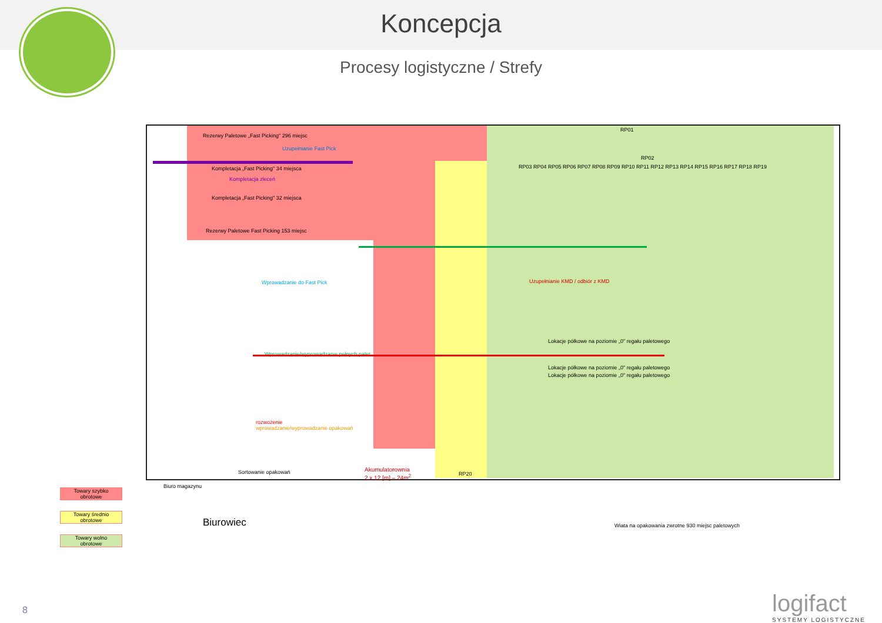Koncepcja
Procesy logistyczne / Strefy
Rezerwy Paletowe „Fast Picking" 296 miejsc
Uzupełnianie Fast Pick
Kompletacja „Fast Picking" 34 miejsca
Kompletacja zleceń
Kompletacja „Fast Picking" 32 miejsca
Rezerwy Paletowe Fast Picking 153 miejsc
Wprowadzanie do Fast Pick
Uzupełnianie KMD / odbiór z KMD
Lokacje półkowe na poziomie „0" regału paletowego
Wprowadzanie/wyprowadzanie pełnych palet
Lokacje półkowe na poziomie „0" regału paletowego
Lokacje półkowe na poziomie „0" regału paletowego
rozwożenie
wprowadzanie/wyprowadzanie opakowań
Sortowanie opakowań
Akumulatorownia
2 x 12 [m] – 24m<sup>2</sup>
RP01
RP03 RP04 RP05 RP06 RP07 RP08 RP09 RP10 RP11 RP12 RP13 RP14 RP15 RP16 RP17 RP18 RP19
RP02
RP20
Biuro magazynu
Biurowiec
Wiata na opakowania zwrotne 930 miejsc paletowych
Towary szybko
obrotowe
Towary średnio
obrotowe
Towary wolno
obrotowe
8 logifact
SYSTEMY LOGISTYCZNE